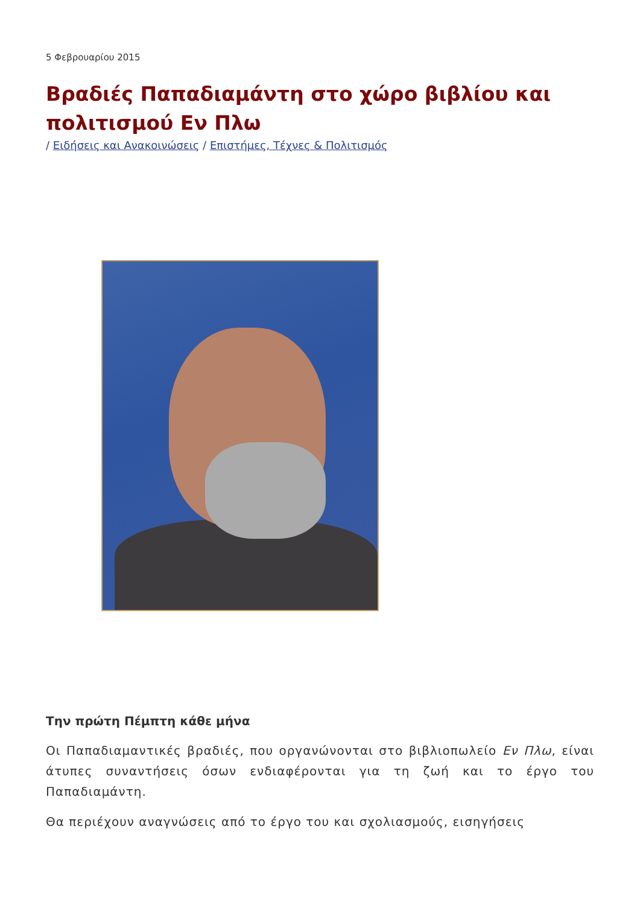5 Φεβρουαρίου 2015
Βραδιές Παπαδιαμάντη στο χώρο βιβλίου και πολιτισμού Εν Πλω
/ Ειδήσεις και Ανακοινώσεις / Επιστήμες, Τέχνες & Πολιτισμός
Την πρώτη Πέμπτη κάθε μήνα
Οι Παπαδιαμαντικές βραδιές, που οργανώνονται στο βιβλιοπωλείο Εν Πλω, είναι άτυπες συναντήσεις όσων ενδιαφέρονται για τη ζωή και το έργο του Παπαδιαμάντη.
Θα περιέχουν αναγνώσεις από το έργο του και σχολιασμούς, εισηγήσεις